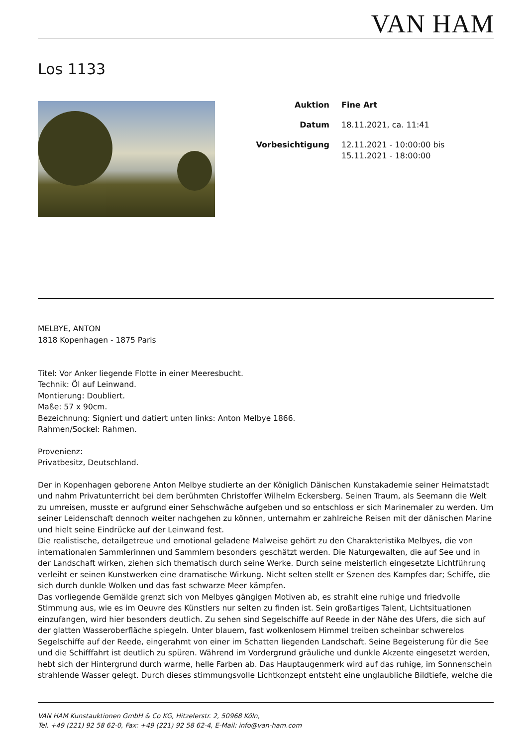VAN HAM
Los 1133
| Auktion | Fine Art |
| Datum | 18.11.2021, ca. 11:41 |
| Vorbesichtigung | 12.11.2021 - 10:00:00 bis 15.11.2021 - 18:00:00 |
MELBYE, ANTON
1818 Kopenhagen - 1875 Paris
Titel: Vor Anker liegende Flotte in einer Meeresbucht.
Technik: Öl auf Leinwand.
Montierung: Doubliert.
Maße: 57 x 90cm.
Bezeichnung: Signiert und datiert unten links: Anton Melbye 1866.
Rahmen/Sockel: Rahmen.
Provenienz:
Privatbesitz, Deutschland.
Der in Kopenhagen geborene Anton Melbye studierte an der Königlich Dänischen Kunstakademie seiner Heimatstadt und nahm Privatunterricht bei dem berühmten Christoffer Wilhelm Eckersberg. Seinen Traum, als Seemann die Welt zu umreisen, musste er aufgrund einer Sehschwäche aufgeben und so entschloss er sich Marinemaler zu werden. Um seiner Leidenschaft dennoch weiter nachgehen zu können, unternahm er zahlreiche Reisen mit der dänischen Marine und hielt seine Eindrücke auf der Leinwand fest.
Die realistische, detailgetreue und emotional geladene Malweise gehört zu den Charakteristika Melbyes, die von internationalen Sammlerinnen und Sammlern besonders geschätzt werden. Die Naturgewalten, die auf See und in der Landschaft wirken, ziehen sich thematisch durch seine Werke. Durch seine meisterlich eingesetzte Lichtführung verleiht er seinen Kunstwerken eine dramatische Wirkung. Nicht selten stellt er Szenen des Kampfes dar; Schiffe, die sich durch dunkle Wolken und das fast schwarze Meer kämpfen.
Das vorliegende Gemälde grenzt sich von Melbyes gängigen Motiven ab, es strahlt eine ruhige und friedvolle Stimmung aus, wie es im Oeuvre des Künstlers nur selten zu finden ist. Sein großartiges Talent, Lichtsituationen einzufangen, wird hier besonders deutlich. Zu sehen sind Segelschiffe auf Reede in der Nähe des Ufers, die sich auf der glatten Wasseroberfläche spiegeln. Unter blauem, fast wolkenlosem Himmel treiben scheinbar schwerelos Segelschiffe auf der Reede, eingerahmt von einer im Schatten liegenden Landschaft. Seine Begeisterung für die See und die Schifffahrt ist deutlich zu spüren. Während im Vordergrund gräuliche und dunkle Akzente eingesetzt werden, hebt sich der Hintergrund durch warme, helle Farben ab. Das Hauptaugenmerk wird auf das ruhige, im Sonnenschein strahlende Wasser gelegt. Durch dieses stimmungsvolle Lichtkonzept entsteht eine unglaubliche Bildtiefe, welche die
VAN HAM Kunstauktionen GmbH & Co KG, Hitzelerstr. 2, 50968 Köln,
Tel. +49 (221) 92 58 62-0, Fax: +49 (221) 92 58 62-4, E-Mail: info@van-ham.com